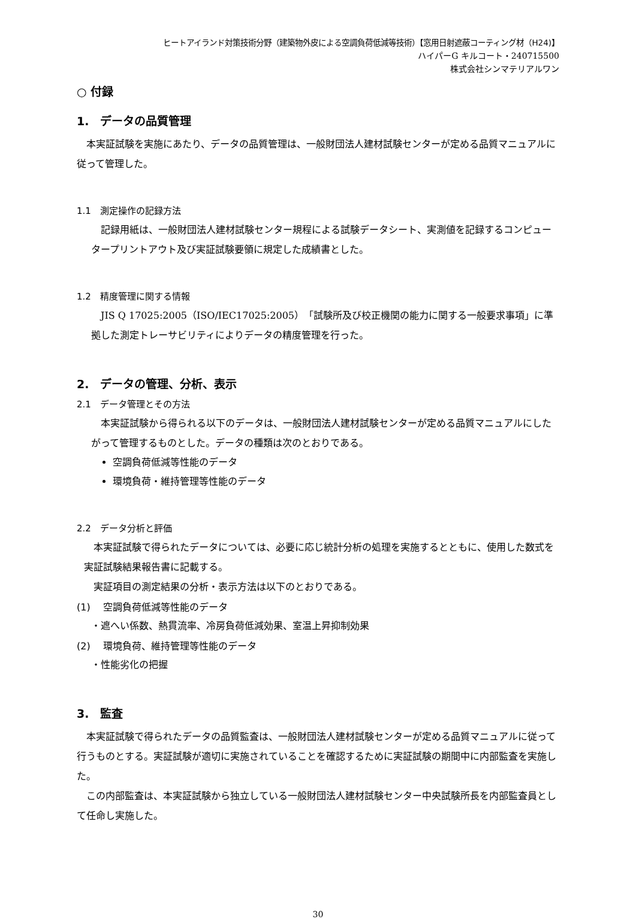ヒートアイランド対策技術分野（建築物外皮による空調負荷低減等技術）【窓用日射遮蔽コーティング材（H24)】
ハイパーG キルコート・240715500
株式会社シンマテリアルワン
○ 付録
1.　データの品質管理
　本実証試験を実施にあたり、データの品質管理は、一般財団法人建材試験センターが定める品質マニュアルに従って管理した。
1.1　測定操作の記録方法
　記録用紙は、一般財団法人建材試験センター規程による試験データシート、実測値を記録するコンピュータープリントアウト及び実証試験要領に規定した成績書とした。
1.2　精度管理に関する情報
　JIS Q 17025:2005（ISO/IEC17025:2005）「試験所及び校正機関の能力に関する一般要求事項」に準拠した測定トレーサビリティによりデータの精度管理を行った。
2.　データの管理、分析、表示
2.1　データ管理とその方法
　本実証試験から得られる以下のデータは、一般財団法人建材試験センターが定める品質マニュアルにしたがって管理するものとした。データの種類は次のとおりである。
空調負荷低減等性能のデータ
環境負荷・維持管理等性能のデータ
2.2　データ分析と評価
　本実証試験で得られたデータについては、必要に応じ統計分析の処理を実施するとともに、使用した数式を実証試験結果報告書に記載する。
　実証項目の測定結果の分析・表示方法は以下のとおりである。
(1)　 空調負荷低減等性能のデータ
・遮へい係数、熱貫流率、冷房負荷低減効果、室温上昇抑制効果
(2)　 環境負荷、維持管理等性能のデータ
・性能劣化の把握
3.　監査
　本実証試験で得られたデータの品質監査は、一般財団法人建材試験センターが定める品質マニュアルに従って行うものとする。実証試験が適切に実施されていることを確認するために実証試験の期間中に内部監査を実施した。
　この内部監査は、本実証試験から独立している一般財団法人建材試験センター中央試験所長を内部監査員として任命し実施した。
30